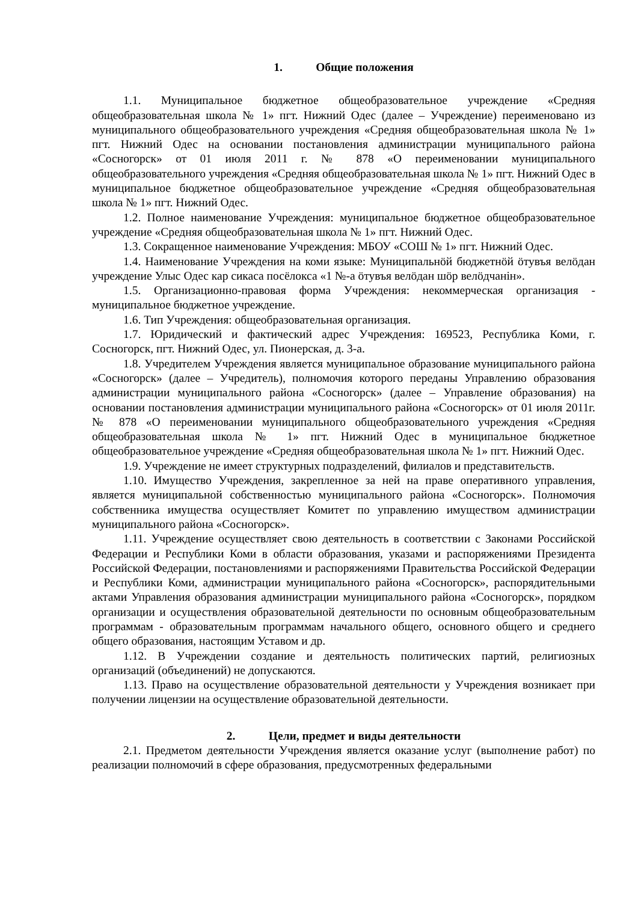1. Общие положения
1.1. Муниципальное бюджетное общеобразовательное учреждение «Средняя общеобразовательная школа № 1» пгт. Нижний Одес (далее – Учреждение) переименовано из муниципального общеобразовательного учреждения «Средняя общеобразовательная школа № 1» пгт. Нижний Одес на основании постановления администрации муниципального района «Сосногорск» от 01 июля 2011 г. № 878 «О переименовании муниципального общеобразовательного учреждения «Средняя общеобразовательная школа № 1» пгт. Нижний Одес в муниципальное бюджетное общеобразовательное учреждение «Средняя общеобразовательная школа № 1» пгт. Нижний Одес.
1.2. Полное наименование Учреждения: муниципальное бюджетное общеобразовательное учреждение «Средняя общеобразовательная школа № 1» пгт. Нижний Одес.
1.3. Сокращенное наименование Учреждения: МБОУ «СОШ № 1» пгт. Нижний Одес.
1.4. Наименование Учреждения на коми языке: Муниципальнӧй бюджетнӧй ӧтувъя велӧдан учреждение Улыс Одес кар сикаса посёлокса «1 №-а ӧтувъя велӧдан шӧр велӧдчанiн».
1.5. Организационно-правовая форма Учреждения: некоммерческая организация - муниципальное бюджетное учреждение.
1.6. Тип Учреждения: общеобразовательная организация.
1.7. Юридический и фактический адрес Учреждения: 169523, Республика Коми, г. Сосногорск, пгт. Нижний Одес, ул. Пионерская, д. 3-а.
1.8. Учредителем Учреждения является муниципальное образование муниципального района «Сосногорск» (далее – Учредитель), полномочия которого переданы Управлению образования администрации муниципального района «Сосногорск» (далее – Управление образования) на основании постановления администрации муниципального района «Сосногорск» от 01 июля 2011г. № 878 «О переименовании муниципального общеобразовательного учреждения «Средняя общеобразовательная школа № 1» пгт. Нижний Одес в муниципальное бюджетное общеобразовательное учреждение «Средняя общеобразовательная школа № 1» пгт. Нижний Одес.
1.9. Учреждение не имеет структурных подразделений, филиалов и представительств.
1.10. Имущество Учреждения, закрепленное за ней на праве оперативного управления, является муниципальной собственностью муниципального района «Сосногорск». Полномочия собственника имущества осуществляет Комитет по управлению имуществом администрации муниципального района «Сосногорск».
1.11. Учреждение осуществляет свою деятельность в соответствии с Законами Российской Федерации и Республики Коми в области образования, указами и распоряжениями Президента Российской Федерации, постановлениями и распоряжениями Правительства Российской Федерации и Республики Коми, администрации муниципального района «Сосногорск», распорядительными актами Управления образования администрации муниципального района «Сосногорск», порядком организации и осуществления образовательной деятельности по основным общеобразовательным программам - образовательным программам начального общего, основного общего и среднего общего образования, настоящим Уставом и др.
1.12. В Учреждении создание и деятельность политических партий, религиозных организаций (объединений) не допускаются.
1.13. Право на осуществление образовательной деятельности у Учреждения возникает при получении лицензии на осуществление образовательной деятельности.
2. Цели, предмет и виды деятельности
2.1. Предметом деятельности Учреждения является оказание услуг (выполнение работ) по реализации полномочий в сфере образования, предусмотренных федеральными